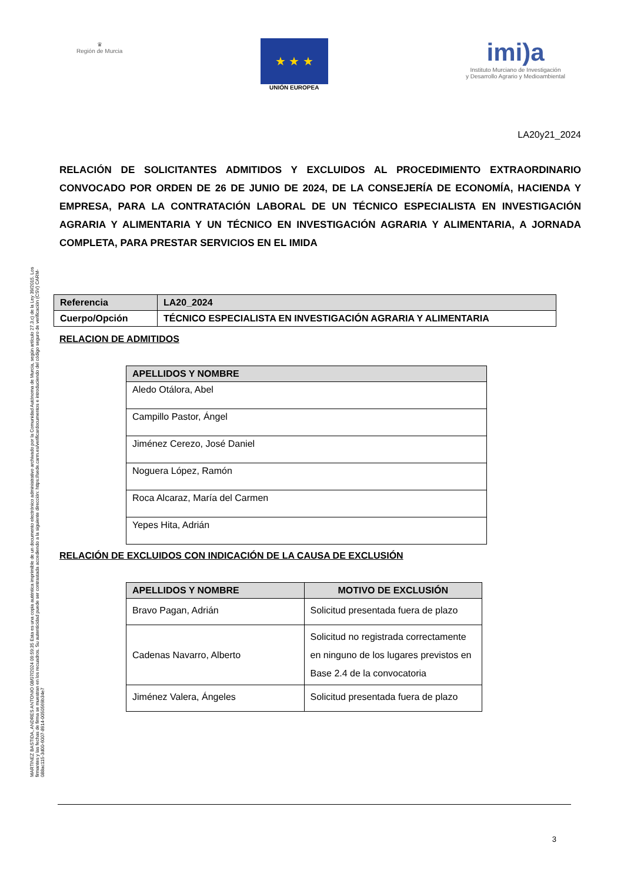♛
Región de Murcia
★ ★ ★
UNIÓN EUROPEA
imi)a
Instituto Murciano de Investigación
y Desarrollo Agrario y Medioambiental
LA20y21_2024
RELACIÓN DE SOLICITANTES ADMITIDOS Y EXCLUIDOS AL PROCEDIMIENTO EXTRAORDINARIO CONVOCADO POR ORDEN DE 26 DE JUNIO DE 2024, DE LA CONSEJERÍA DE ECONOMÍA, HACIENDA Y EMPRESA, PARA LA CONTRATACIÓN LABORAL DE UN TÉCNICO ESPECIALISTA EN INVESTIGACIÓN AGRARIA Y ALIMENTARIA Y UN TÉCNICO EN INVESTIGACIÓN AGRARIA Y ALIMENTARIA, A JORNADA COMPLETA, PARA PRESTAR SERVICIOS EN EL IMIDA
| Referencia | LA20_2024 |
| Cuerpo/Opción | TÉCNICO ESPECIALISTA EN INVESTIGACIÓN AGRARIA Y ALIMENTARIA |
RELACION DE ADMITIDOS
| APELLIDOS Y NOMBRE |
| --- |
| Aledo Otálora, Abel |
| Campillo Pastor, Ángel |
| Jiménez Cerezo, José Daniel |
| Noguera López, Ramón |
| Roca Alcaraz, María del Carmen |
| Yepes Hita, Adrián |
RELACIÓN DE EXCLUIDOS CON INDICACIÓN DE LA CAUSA DE EXCLUSIÓN
| APELLIDOS Y NOMBRE | MOTIVO DE EXCLUSIÓN |
| --- | --- |
| Bravo Pagan, Adrián | Solicitud presentada fuera de plazo |
| Cadenas Navarro, Alberto | Solicitud no registrada correctamente en ninguno de los lugares previstos en Base 2.4 de la convocatoria |
| Jiménez Valera, Ángeles | Solicitud presentada fuera de plazo |
MARTINEZ BASTIDA, ANDRES ANTONIO 08/07/2024 09:59:35 Esta es una copia auténtica imprimible de un documento electrónico administrativo archivado por la Comunidad Autónoma de Murcia, según artículo 27.3.c) de la Ley 39/2015. Los firmantes y las fechas de firma se muestran en los recuadros. Su autenticidad puede ser contrastada accediendo a la siguiente dirección: https://sede.carm.es/verificardocumentos e introduciendo del código seguro de verificación (CSV) CARM-088ac115-3d00-6007-8914-0050569b34e7
3